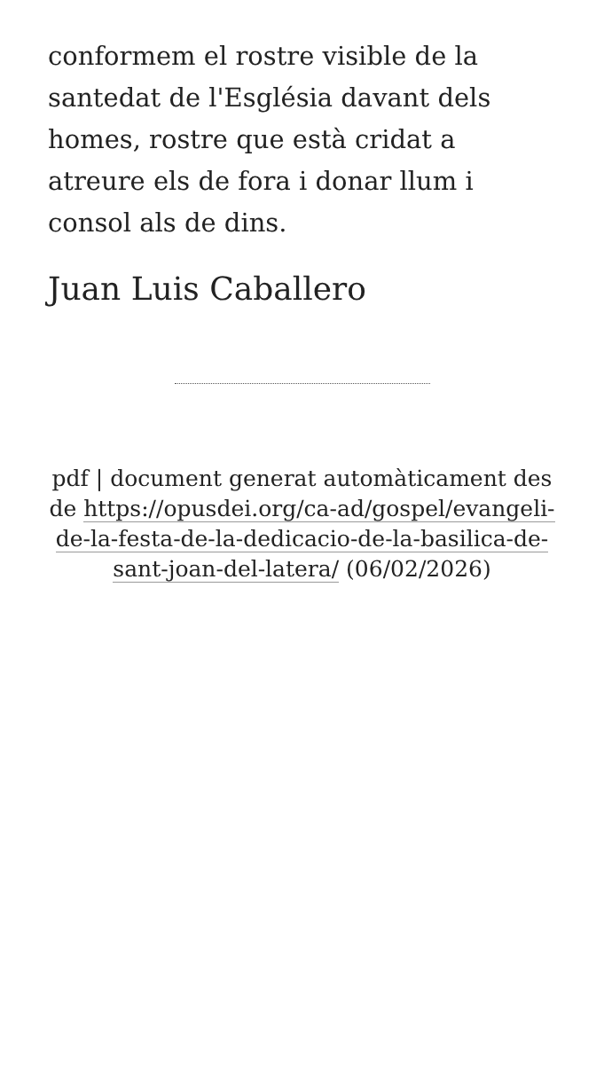conformem el rostre visible de la santedat de l'Església davant dels homes, rostre que està cridat a atreure els de fora i donar llum i consol als de dins.
Juan Luis Caballero
pdf | document generat automàticament des de https://opusdei.org/ca-ad/gospel/evangeli-de-la-festa-de-la-dedicacio-de-la-basilica-de-sant-joan-del-latera/ (06/02/2026)